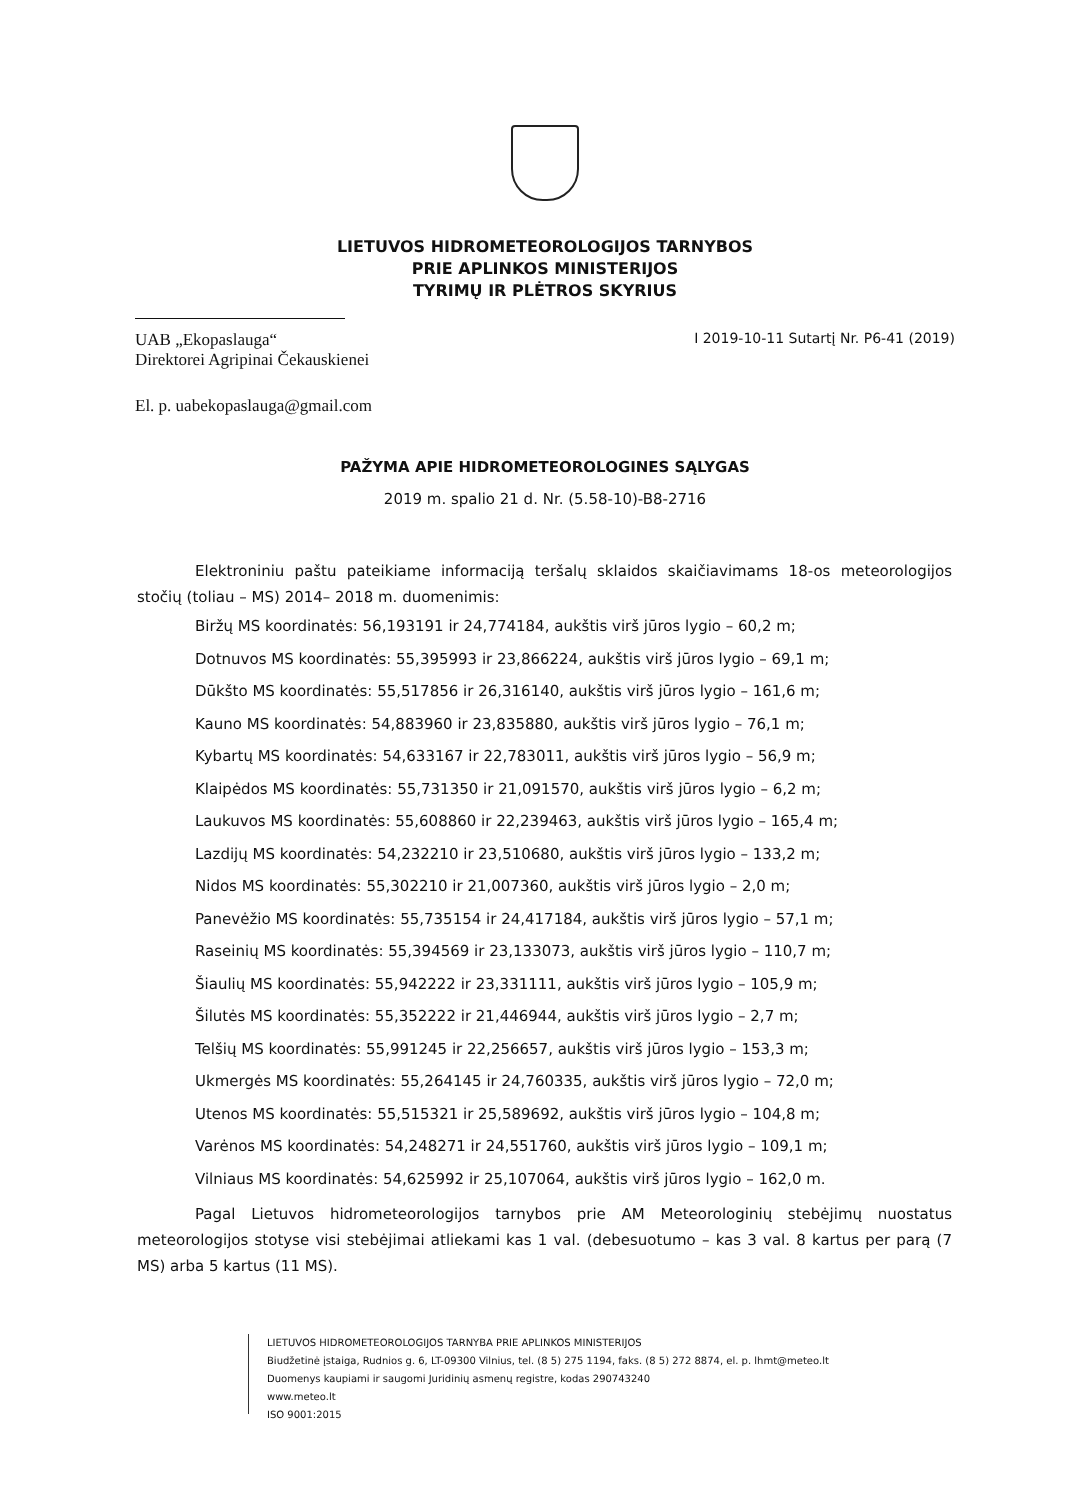LIETUVOS HIDROMETEOROLOGIJOS TARNYBOS
PRIE APLINKOS MINISTERIJOS
TYRIMŲ IR PLĖTROS SKYRIUS
UAB „Ekopaslauga“I 2019-10-11 Sutartį Nr. P6-41 (2019)
Direktorei Agripinai Čekauskienei
El. p. uabekopaslauga@gmail.com
PAŽYMA APIE HIDROMETEOROLOGINES SĄLYGAS
2019 m. spalio 21 d. Nr. (5.58-10)-B8-2716
Elektroniniu paštu pateikiame informaciją teršalų sklaidos skaičiavimams 18-os meteorologijos stočių (toliau – MS) 2014– 2018 m. duomenimis:
Biržų MS koordinatės: 56,193191 ir 24,774184, aukštis virš jūros lygio – 60,2 m;
Dotnuvos MS koordinatės: 55,395993 ir 23,866224, aukštis virš jūros lygio – 69,1 m;
Dūkšto MS koordinatės: 55,517856 ir 26,316140, aukštis virš jūros lygio – 161,6 m;
Kauno MS koordinatės: 54,883960 ir 23,835880, aukštis virš jūros lygio – 76,1 m;
Kybartų MS koordinatės: 54,633167 ir 22,783011, aukštis virš jūros lygio – 56,9 m;
Klaipėdos MS koordinatės: 55,731350 ir 21,091570, aukštis virš jūros lygio – 6,2 m;
Laukuvos MS koordinatės: 55,608860 ir 22,239463, aukštis virš jūros lygio – 165,4 m;
Lazdijų MS koordinatės: 54,232210 ir 23,510680, aukštis virš jūros lygio – 133,2 m;
Nidos MS koordinatės: 55,302210 ir 21,007360, aukštis virš jūros lygio – 2,0 m;
Panevėžio MS koordinatės: 55,735154 ir 24,417184, aukštis virš jūros lygio – 57,1 m;
Raseinių MS koordinatės: 55,394569 ir 23,133073, aukštis virš jūros lygio – 110,7 m;
Šiaulių MS koordinatės: 55,942222 ir 23,331111, aukštis virš jūros lygio – 105,9 m;
Šilutės MS koordinatės: 55,352222 ir 21,446944, aukštis virš jūros lygio – 2,7 m;
Telšių MS koordinatės: 55,991245 ir 22,256657, aukštis virš jūros lygio – 153,3 m;
Ukmergės MS koordinatės: 55,264145 ir 24,760335, aukštis virš jūros lygio – 72,0 m;
Utenos MS koordinatės: 55,515321 ir 25,589692, aukštis virš jūros lygio – 104,8 m;
Varėnos MS koordinatės: 54,248271 ir 24,551760, aukštis virš jūros lygio – 109,1 m;
Vilniaus MS koordinatės: 54,625992 ir 25,107064, aukštis virš jūros lygio – 162,0 m.
Pagal Lietuvos hidrometeorologijos tarnybos prie AM Meteorologinių stebėjimų nuostatus meteorologijos stotyse visi stebėjimai atliekami kas 1 val. (debesuotumo – kas 3 val. 8 kartus per parą (7 MS) arba 5 kartus (11 MS).
LIETUVOS HIDROMETEOROLOGIJOS TARNYBA PRIE APLINKOS MINISTERIJOS
Biudžetinė įstaiga, Rudnios g. 6, LT-09300 Vilnius, tel. (8 5) 275 1194, faks. (8 5) 272 8874, el. p. lhmt@meteo.lt
Duomenys kaupiami ir saugomi Juridinių asmenų registre, kodas 290743240
www.meteo.lt
ISO 9001:2015